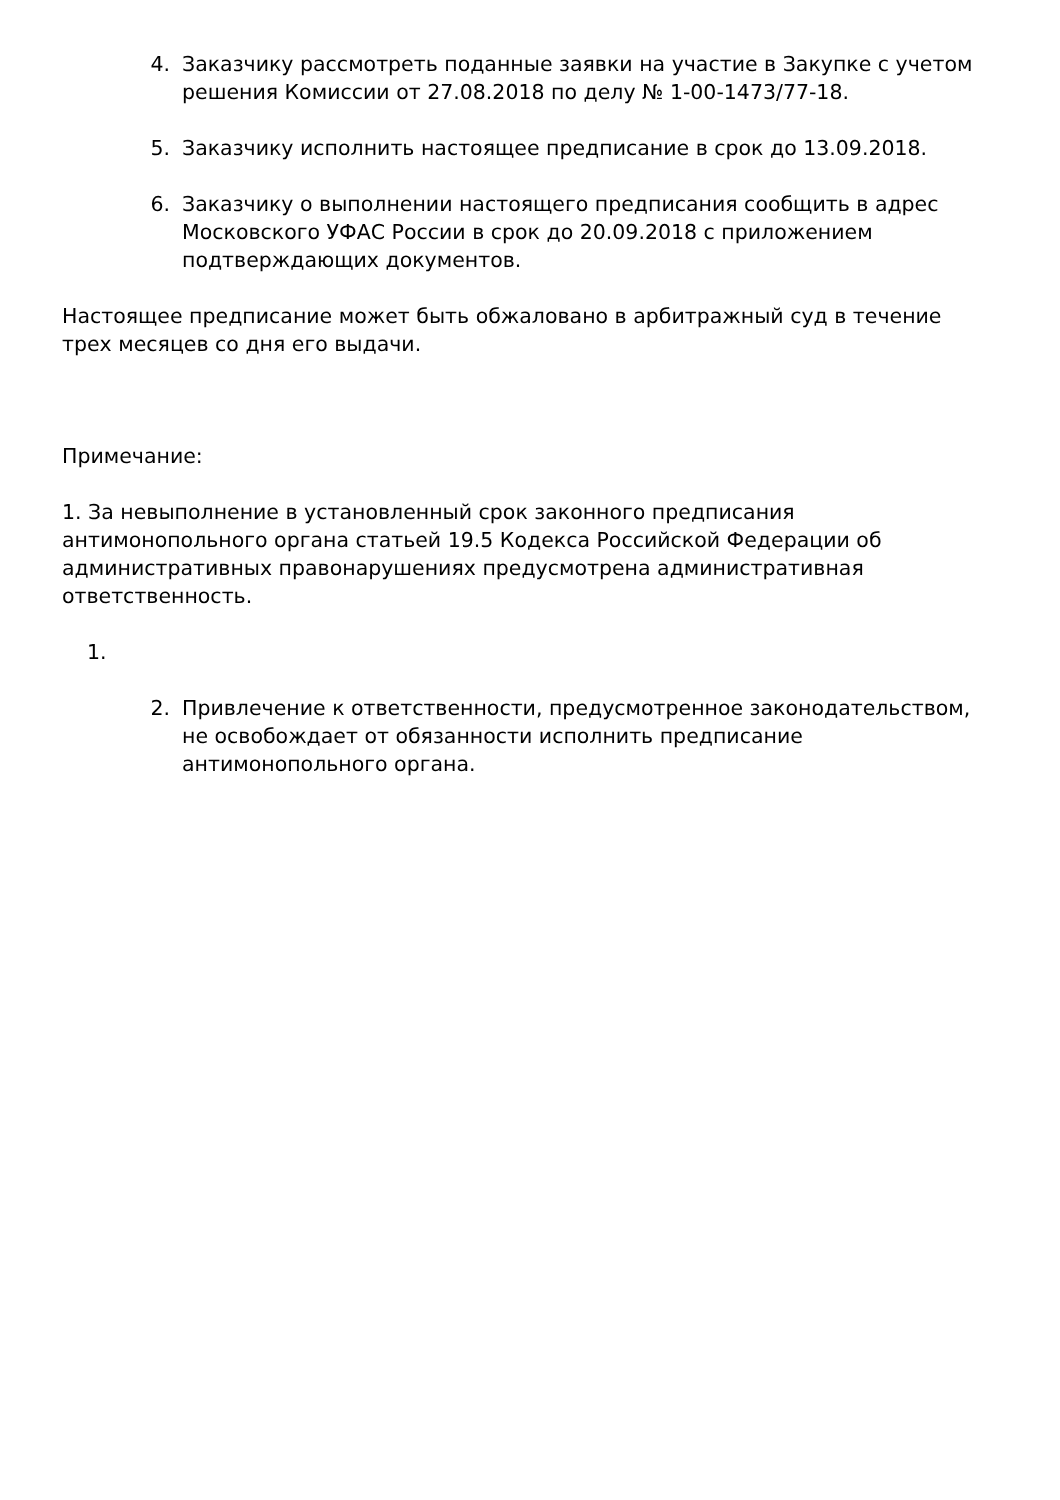4. Заказчику рассмотреть поданные заявки на участие в Закупке с учетом решения Комиссии от 27.08.2018 по делу № 1-00-1473/77-18.
5. Заказчику исполнить настоящее предписание в срок до 13.09.2018.
6. Заказчику о выполнении настоящего предписания сообщить в адрес Московского УФАС России в срок до 20.09.2018 с приложением подтверждающих документов.
Настоящее предписание может быть обжаловано в арбитражный суд в течение трех месяцев со дня его выдачи.
Примечание:
1. За невыполнение в установленный срок законного предписания антимонопольного органа статьей 19.5 Кодекса Российской Федерации об административных правонарушениях предусмотрена административная ответственность.
1.
2. Привлечение к ответственности, предусмотренное законодательством, не освобождает от обязанности исполнить предписание антимонопольного органа.